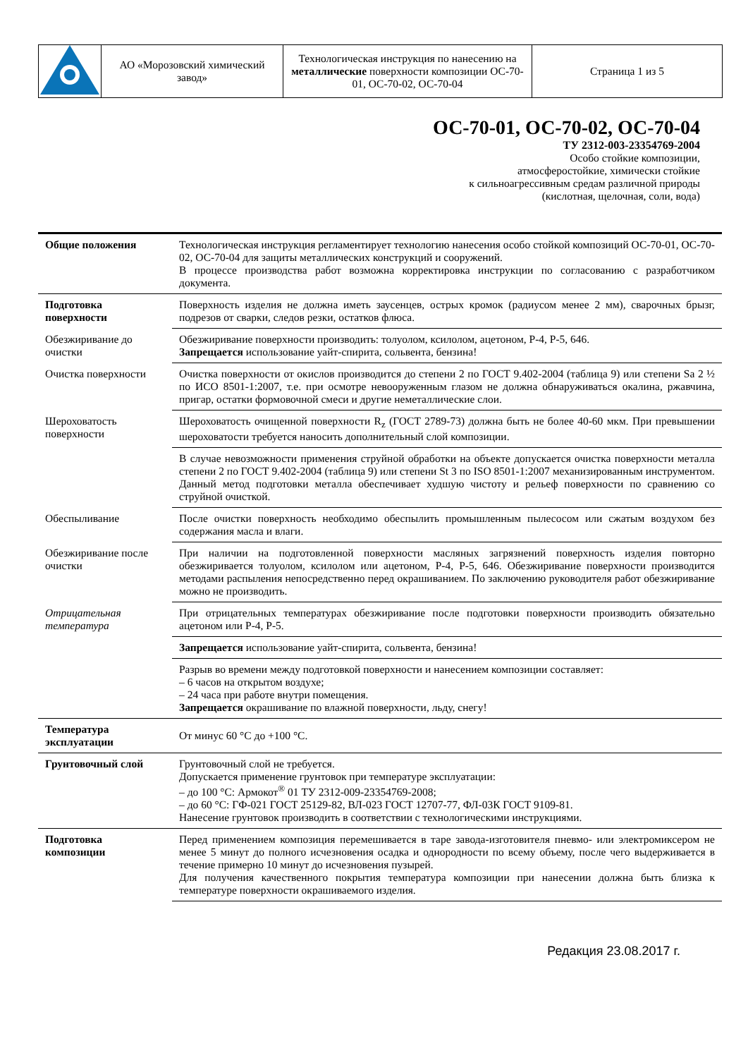| | АО «Морозовский химический завод» | Технологическая инструкция по нанесению на металлические поверхности композиции ОС-70-01, ОС-70-02, ОС-70-04 | Страница 1 из 5 |
ОС-70-01, ОС-70-02, ОС-70-04
ТУ 2312-003-23354769-2004
Особо стойкие композиции,
атмосферостойкие, химически стойкие
к сильноагрессивным средам различной природы
(кислотная, щелочная, соли, вода)
| Общие положения | Технологическая инструкция регламентирует технологию нанесения особо стойкой композиций ОС-70-01, ОС-70-02, ОС-70-04 для защиты металлических конструкций и сооружений. В процессе производства работ возможна корректировка инструкции по согласованию с разработчиком документа. |
| Подготовка поверхности | Поверхность изделия не должна иметь заусенцев, острых кромок (радиусом менее 2 мм), сварочных брызг, подрезов от сварки, следов резки, остатков флюса. |
| Обезжиривание до очистки | Обезжиривание поверхности производить: толуолом, ксилолом, ацетоном, Р-4, Р-5, 646. Запрещается использование уайт-спирита, сольвента, бензина! |
| Очистка поверхности | Очистка поверхности от окислов производится до степени 2 по ГОСТ 9.402-2004 (таблица 9) или степени Sa 2 ½ по ИСО 8501-1:2007, т.е. при осмотре невооруженным глазом не должна обнаруживаться окалина, ржавчина, пригар, остатки формовочной смеси и другие неметаллические слои. |
| Шероховатость поверхности | Шероховатость очищенной поверхности R<sub>z</sub> (ГОСТ 2789-73) должна быть не более 40-60 мкм. При превышении шероховатости требуется наносить дополнительный слой композиции. |
| | В случае невозможности применения струйной обработки на объекте допускается очистка поверхности металла степени 2 по ГОСТ 9.402-2004 (таблица 9) или степени St 3 по ISO 8501-1:2007 механизированным инструментом. Данный метод подготовки металла обеспечивает худшую чистоту и рельеф поверхности по сравнению со струйной очисткой. |
| Обеспыливание | После очистки поверхность необходимо обеспылить промышленным пылесосом или сжатым воздухом без содержания масла и влаги. |
| Обезжиривание после очистки | При наличии на подготовленной поверхности масляных загрязнений поверхность изделия повторно обезжиривается толуолом, ксилолом или ацетоном, Р-4, Р-5, 646. Обезжиривание поверхности производится методами распыления непосредственно перед окрашиванием. По заключению руководителя работ обезжиривание можно не производить. |
| Отрицательная температура | При отрицательных температурах обезжиривание после подготовки поверхности производить обязательно ацетоном или Р-4, Р-5. |
| | Запрещается использование уайт-спирита, сольвента, бензина! |
| | Разрыв во времени между подготовкой поверхности и нанесением композиции составляет: – 6 часов на открытом воздухе; – 24 часа при работе внутри помещения. Запрещается окрашивание по влажной поверхности, льду, снегу! |
| Температура эксплуатации | От минус 60 °С до +100 °С. |
| Грунтовочный слой | Грунтовочный слой не требуется. Допускается применение грунтовок при температуре эксплуатации: – до 100 °С: Армокот<sup>®</sup> 01 ТУ 2312-009-23354769-2008; – до 60 °С: ГФ-021 ГОСТ 25129-82, ВЛ-023 ГОСТ 12707-77, ФЛ-03К ГОСТ 9109-81. Нанесение грунтовок производить в соответствии с технологическими инструкциями. |
| Подготовка композиции | Перед применением композиция перемешивается в таре завода-изготовителя пневмо- или электромиксером не менее 5 минут до полного исчезновения осадка и однородности по всему объему, после чего выдерживается в течение примерно 10 минут до исчезновения пузырей. Для получения качественного покрытия температура композиции при нанесении должна быть близка к температуре поверхности окрашиваемого изделия. |
Редакция 23.08.2017 г.